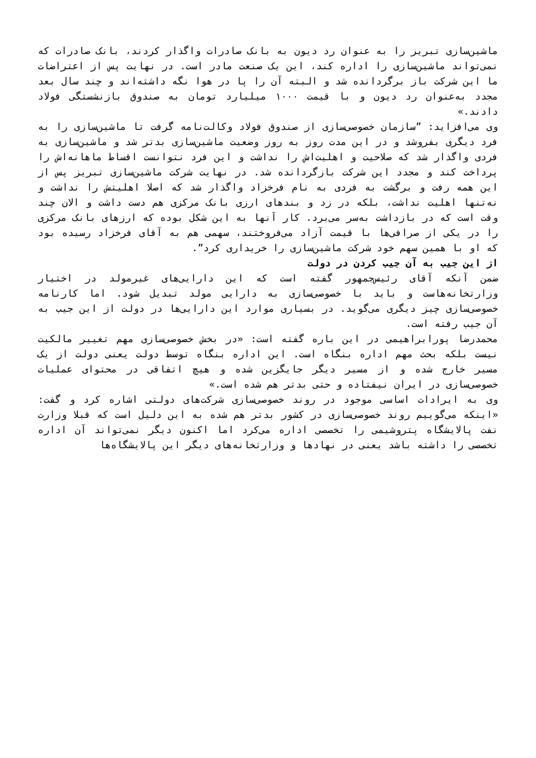ماشین‌سازی تبریز را به عنوان رد دیون به بانک صادرات واگذار کردند، بانک صادرات که نمی‌تواند ماشین‌سازی را اداره کند، این یک صنعت مادر است. در نهایت پس از اعتراضات ما این شرکت باز برگردانده شد و البته آن را پا در هوا نگه داشته‌اند و چند سال بعد مجدد به‌عنوان رد دیون و با قیمت ۱۰۰۰ میلیارد تومان به صندوق بازنشستگی فولاد دادند.»
وی می‌افزاید: ”سازمان خصوصی‌سازی از صندوق فولاد وکالت‌نامه گرفت تا ماشین‌سازی را به فرد دیگری بفروشد و در این مدت روز به روز وضعیت ماشین‌سازی بدتر شد و ماشین‌سازی به فردی واگذار شد که صلاحیت و اهلیت‌اش را نداشت و این فرد نتوانست اقساط ماهانه‌اش را پرداخت کند و مجدد این شرکت بازگردانده شد. در نهایت شرکت ماشین‌سازی تبریز پس از این همه رفت و برگشت به فردی به نام فرخزاد واگذار شد که اصلا اهلیتش را نداشت و نه‌تنها اهلیت نداشت، بلکه در زد و بندهای ارزی بانک مرکزی هم دست داشت و الان چند وقت است که در بازداشت به‌سر می‌برد. کار آنها به این شکل بوده که ارزهای بانک مرکزی را در یکی از صرافی‌ها با قیمت آزاد می‌فروختند، سهمی هم به آقای فرخزاد رسیده بود که او با همین سهم خود شرکت ماشین‌سازی را خریداری کرد”.
از این جیب به آن جیب کردن در دولت
ضمن آنکه آقای رئیس‌جمهور گفته است که این دارایی‌های غیرمولد در اختیار وزارتخانه‌هاست و باید با خصوصی‌سازی به دارایی مولد تبدیل شود. اما کارنامه خصوصی‌سازی چیز دیگری می‌گوید. در بسیاری موارد این دارایی‌ها در دولت از این جیب به آن جیب رفته است.
محمدرضا پورابراهیمی در این باره گفته است: «در بخش خصوصی‌سازی مهم تغییر مالکیت نیست بلکه بحث مهم اداره بنگاه است. این اداره بنگاه توسط دولت یعنی دولت از یک مسیر خارج شده و از مسیر دیگر جایگزین شده و هیچ اتفاقی در محتوای عملیات خصوصی‌سازی در ایران نیفتاده و حتی بدتر هم شده است.»
وی به ایرادات اساسی موجود در روند خصوصی‌سازی شرکت‌های دولتی اشاره کرد و گفت: «اینکه می‌گوییم روند خصوصی‌سازی در کشور بدتر هم شده به این دلیل است که قبلا وزارت نفت پالایشگاه پتروشیمی را تخصصی اداره می‌کرد اما اکنون دیگر نمی‌تواند آن اداره تخصصی را داشته باشد یعنی در نهادها و وزارتخانه‌های دیگر این پالایشگاه‌ها